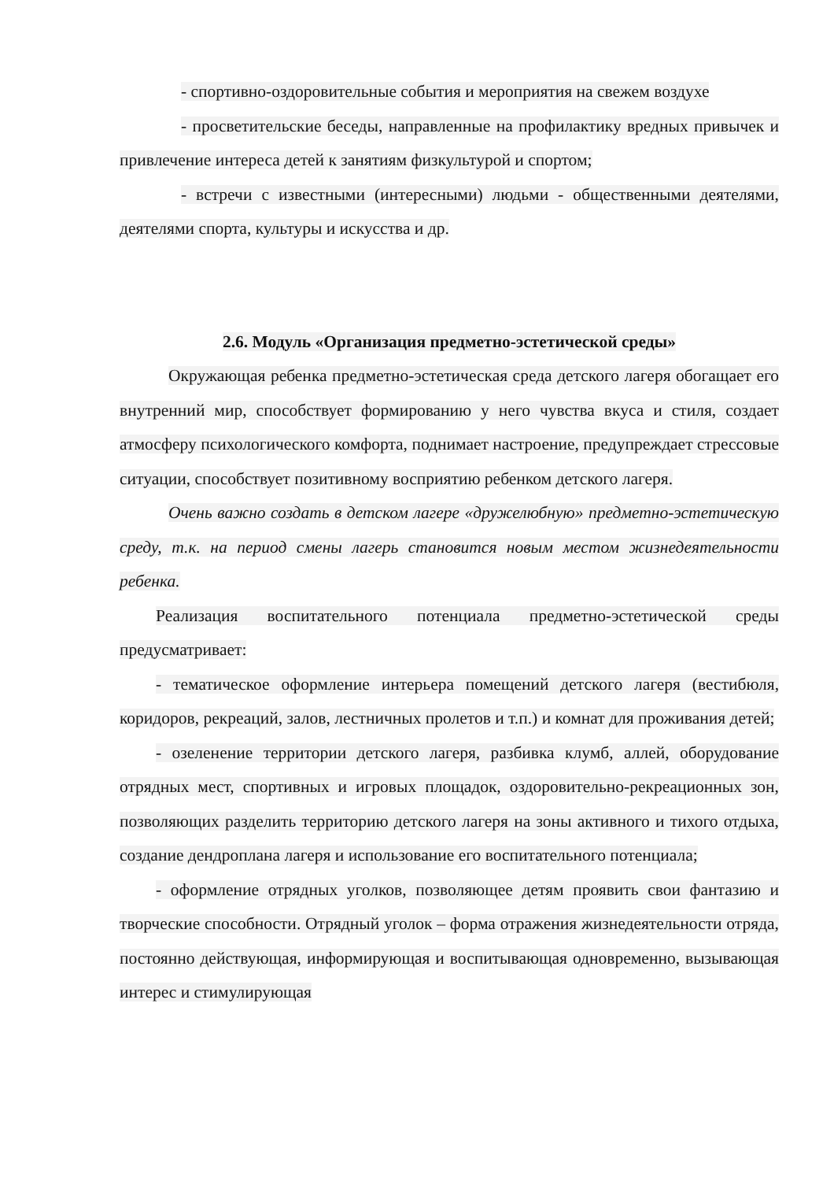- спортивно-оздоровительные события и мероприятия на свежем воздухе
- просветительские беседы, направленные на профилактику вредных привычек и привлечение интереса детей к занятиям физкультурой и спортом;
- встречи с известными (интересными) людьми - общественными деятелями, деятелями спорта, культуры и искусства и др.
2.6. Модуль «Организация предметно-эстетической среды»
Окружающая ребенка предметно-эстетическая среда детского лагеря обогащает его внутренний мир, способствует формированию у него чувства вкуса и стиля, создает атмосферу психологического комфорта, поднимает настроение, предупреждает стрессовые ситуации, способствует позитивному восприятию ребенком детского лагеря.
Очень важно создать в детском лагере «дружелюбную» предметно-эстетическую среду, т.к. на период смены лагерь становится новым местом жизнедеятельности ребенка.
Реализация воспитательного потенциала предметно-эстетической среды предусматривает:
- тематическое оформление интерьера помещений детского лагеря (вестибюля, коридоров, рекреаций, залов, лестничных пролетов и т.п.) и комнат для проживания детей;
- озеленение территории детского лагеря, разбивка клумб, аллей, оборудование отрядных мест, спортивных и игровых площадок, оздоровительно-рекреационных зон, позволяющих разделить территорию детского лагеря на зоны активного и тихого отдыха, создание дендроплана лагеря и использование его воспитательного потенциала;
- оформление отрядных уголков, позволяющее детям проявить свои фантазию и творческие способности. Отрядный уголок – форма отражения жизнедеятельности отряда, постоянно действующая, информирующая и воспитывающая одновременно, вызывающая интерес и стимулирующая